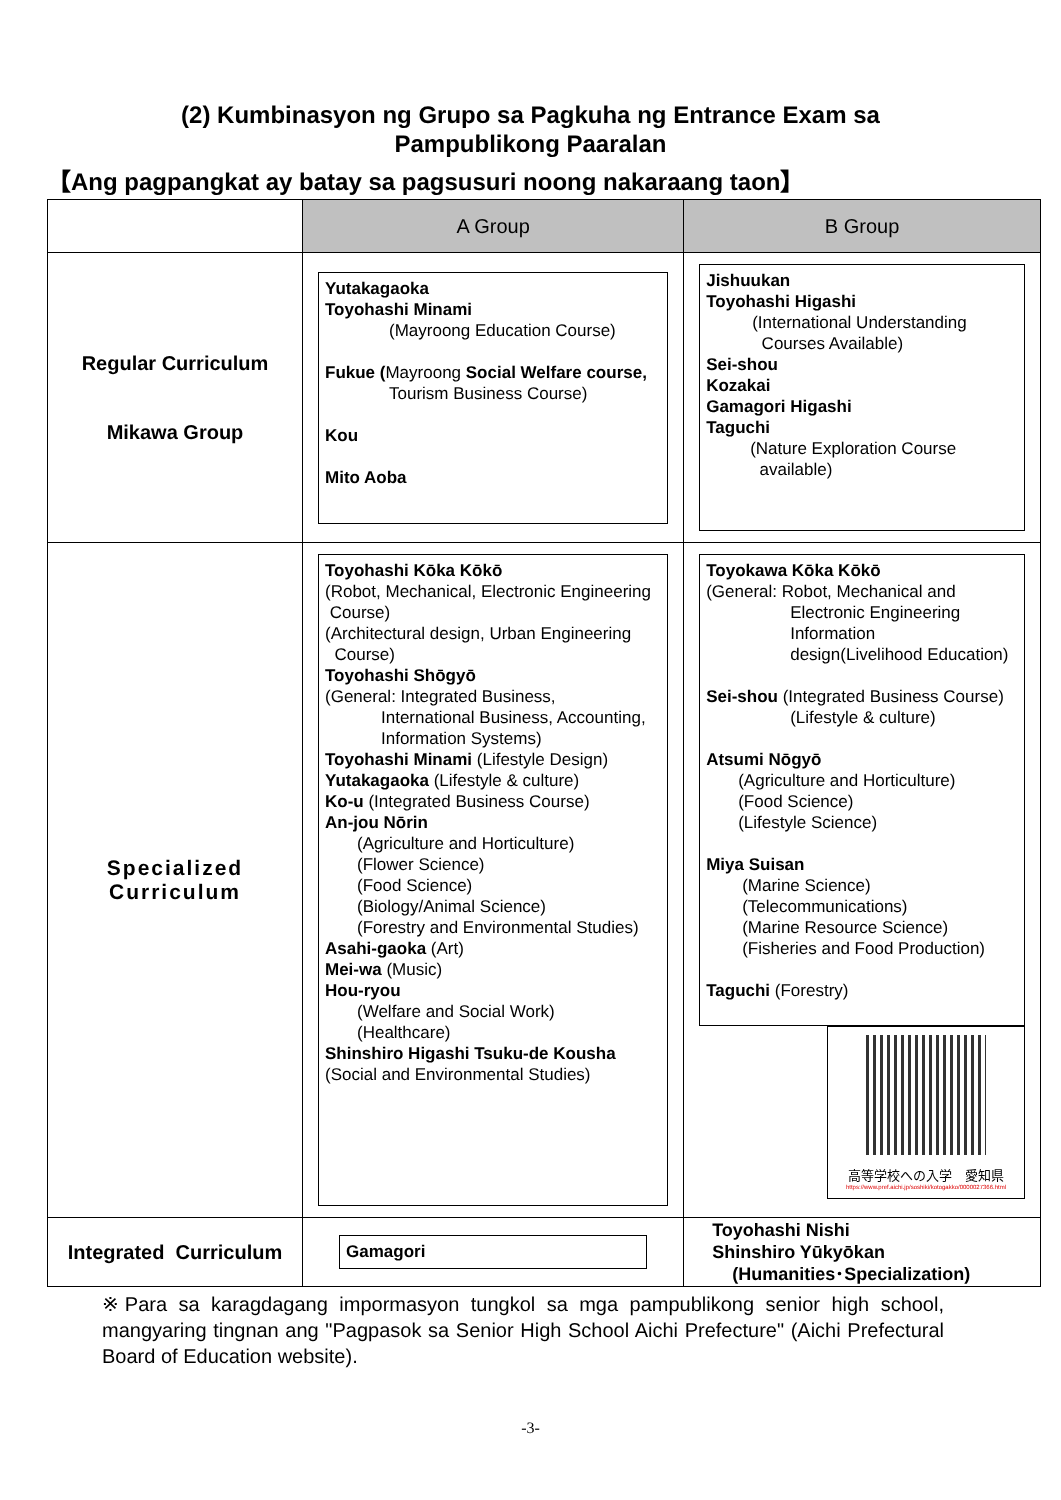(2) Kumbinasyon ng Grupo sa Pagkuha ng Entrance Exam sa
Pampublikong Paaralan
【Ang pagpangkat ay batay sa pagsusuri noong nakaraang taon】
| | A Group | B Group |
| Regular Curriculum Mikawa Group | Yutakagaoka Toyohashi Minami (Mayroong Education Course) Fukue ( Mayroong Social Welfare course, Tourism Business Course) Kou Mito Aoba | Jishuukan Toyohashi Higashi (International Understanding Courses Available) Sei-shou Kozakai Gamagori Higashi Taguchi (Nature Exploration Course available) |
| Specialized Curriculum | Toyohashi Kōka Kōkō (Robot, Mechanical, Electronic Engineering Course) (Architectural design, Urban Engineering Course) Toyohashi Shōgyō (General: Integrated Business, International Business, Accounting, Information Systems) Toyohashi Minami (Lifestyle Design) Yutakagaoka (Lifestyle & culture) Ko-u (Integrated Business Course) An-jou Nōrin (Agriculture and Horticulture) (Flower Science) (Food Science) (Biology/Animal Science) (Forestry and Environmental Studies) Asahi-gaoka (Art) Mei-wa (Music) Hou-ryou (Welfare and Social Work) (Healthcare) Shinshiro Higashi Tsuku-de Kousha (Social and Environmental Studies) | Toyokawa Kōka Kōkō (General: Robot, Mechanical and Electronic Engineering Information design(Livelihood Education) Sei-shou (Integrated Business Course) (Lifestyle & culture) Atsumi Nōgyō (Agriculture and Horticulture) (Food Science) (Lifestyle Science) Miya Suisan (Marine Science) (Telecommunications) (Marine Resource Science) (Fisheries and Food Production) Taguchi (Forestry) 高等学校への入学 愛知県 https://www.pref.aichi.jp/soshiki/kotogakko/0000027366.html |
| Integrated Curriculum | Gamagori | Toyohashi Nishi Shinshiro Yūkyōkan (Humanities･Specialization) |
※Para sa karagdagang impormasyon tungkol sa mga pampublikong senior high school, mangyaring tingnan ang "Pagpasok sa Senior High School Aichi Prefecture" (Aichi Prefectural Board of Education website).
-3-